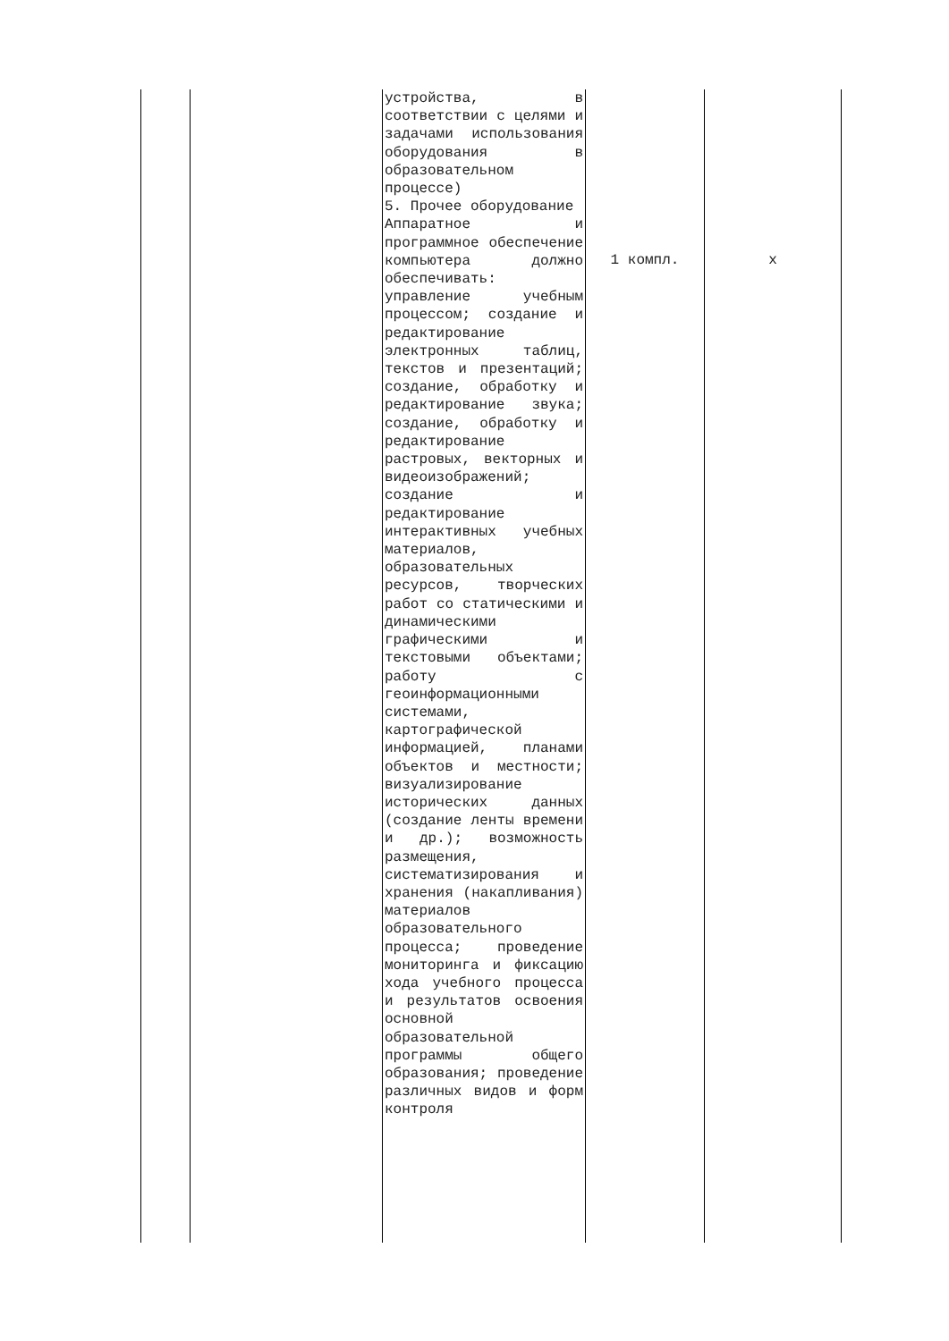| | | устройства, в соответствии с целями и задачами использования оборудования в образовательном процессе) 5. Прочее оборудование Аппаратное и программное обеспечение компьютера должно обеспечивать: управление учебным процессом; создание и редактирование электронных таблиц, текстов и презентаций; создание, обработку и редактирование звука; создание, обработку и редактирование растровых, векторных и видеоизображений; создание и редактирование интерактивных учебных материалов, образовательных ресурсов, творческих работ со статическими и динамическими графическими и текстовыми объектами; работу с геоинформационными системами, картографической информацией, планами объектов и местности; визуализирование исторических данных (создание ленты времени и др.); возможность размещения, систематизирования и хранения (накапливания) материалов образовательного процесса; проведение мониторинга и фиксацию хода учебного процесса и результатов освоения основной образовательной программы общего образования; проведение различных видов и форм контроля | 1 компл. | x |